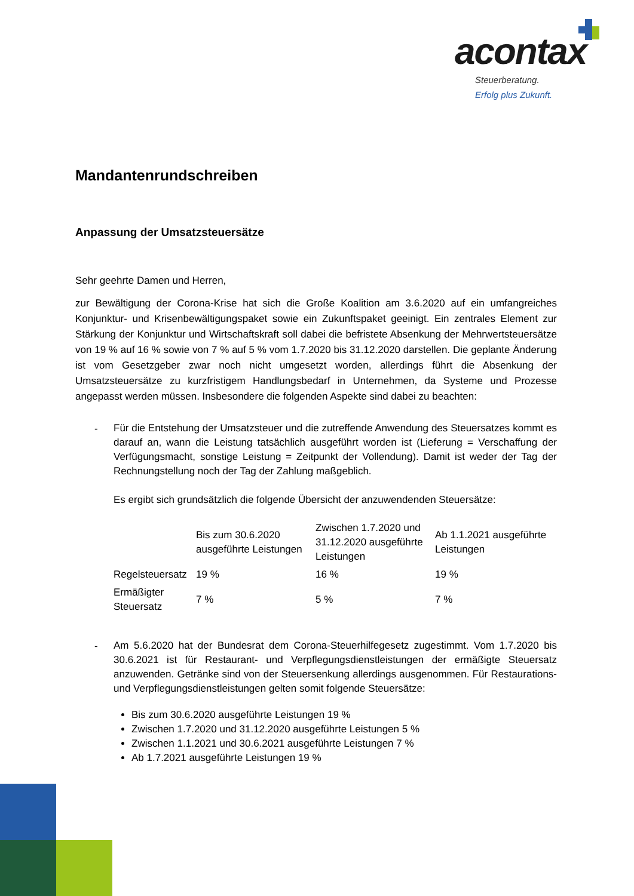acontax
Steuerberatung.
Erfolg plus Zukunft.
Mandantenrundschreiben
Anpassung der Umsatzsteuersätze
Sehr geehrte Damen und Herren,
zur Bewältigung der Corona-Krise hat sich die Große Koalition am 3.6.2020 auf ein umfangreiches Konjunktur- und Krisenbewältigungspaket sowie ein Zukunftspaket geeinigt. Ein zentrales Element zur Stärkung der Konjunktur und Wirtschaftskraft soll dabei die befristete Absenkung der Mehrwertsteuersätze von 19 % auf 16 % sowie von 7 % auf 5 % vom 1.7.2020 bis 31.12.2020 darstellen. Die geplante Änderung ist vom Gesetzgeber zwar noch nicht umgesetzt worden, allerdings führt die Absenkung der Umsatzsteuersätze zu kurzfristigem Handlungsbedarf in Unternehmen, da Systeme und Prozesse angepasst werden müssen. Insbesondere die folgenden Aspekte sind dabei zu beachten:
-
Für die Entstehung der Umsatzsteuer und die zutreffende Anwendung des Steuersatzes kommt es darauf an, wann die Leistung tatsächlich ausgeführt worden ist (Lieferung = Verschaffung der Verfügungsmacht, sonstige Leistung = Zeitpunkt der Vollendung). Damit ist weder der Tag der Rechnungstellung noch der Tag der Zahlung maßgeblich.
Es ergibt sich grundsätzlich die folgende Übersicht der anzuwendenden Steuersätze:
| | Bis zum 30.6.2020 ausgeführte Leistungen | Zwischen 1.7.2020 und 31.12.2020 ausgeführte Leistungen | Ab 1.1.2021 ausgeführte Leistungen |
| --- | --- | --- | --- |
| Regelsteuersatz | 19 % | 16 % | 19 % |
| Ermäßigter Steuersatz | 7 % | 5 % | 7 % |
-
Am 5.6.2020 hat der Bundesrat dem Corona-Steuerhilfegesetz zugestimmt. Vom 1.7.2020 bis 30.6.2021 ist für Restaurant- und Verpflegungsdienstleistungen der ermäßigte Steuersatz anzuwenden. Getränke sind von der Steuersenkung allerdings ausgenommen. Für Restaurations- und Verpflegungsdienstleistungen gelten somit folgende Steuersätze:
Bis zum 30.6.2020 ausgeführte Leistungen 19 %
Zwischen 1.7.2020 und 31.12.2020 ausgeführte Leistungen 5 %
Zwischen 1.1.2021 und 30.6.2021 ausgeführte Leistungen 7 %
Ab 1.7.2021 ausgeführte Leistungen 19 %